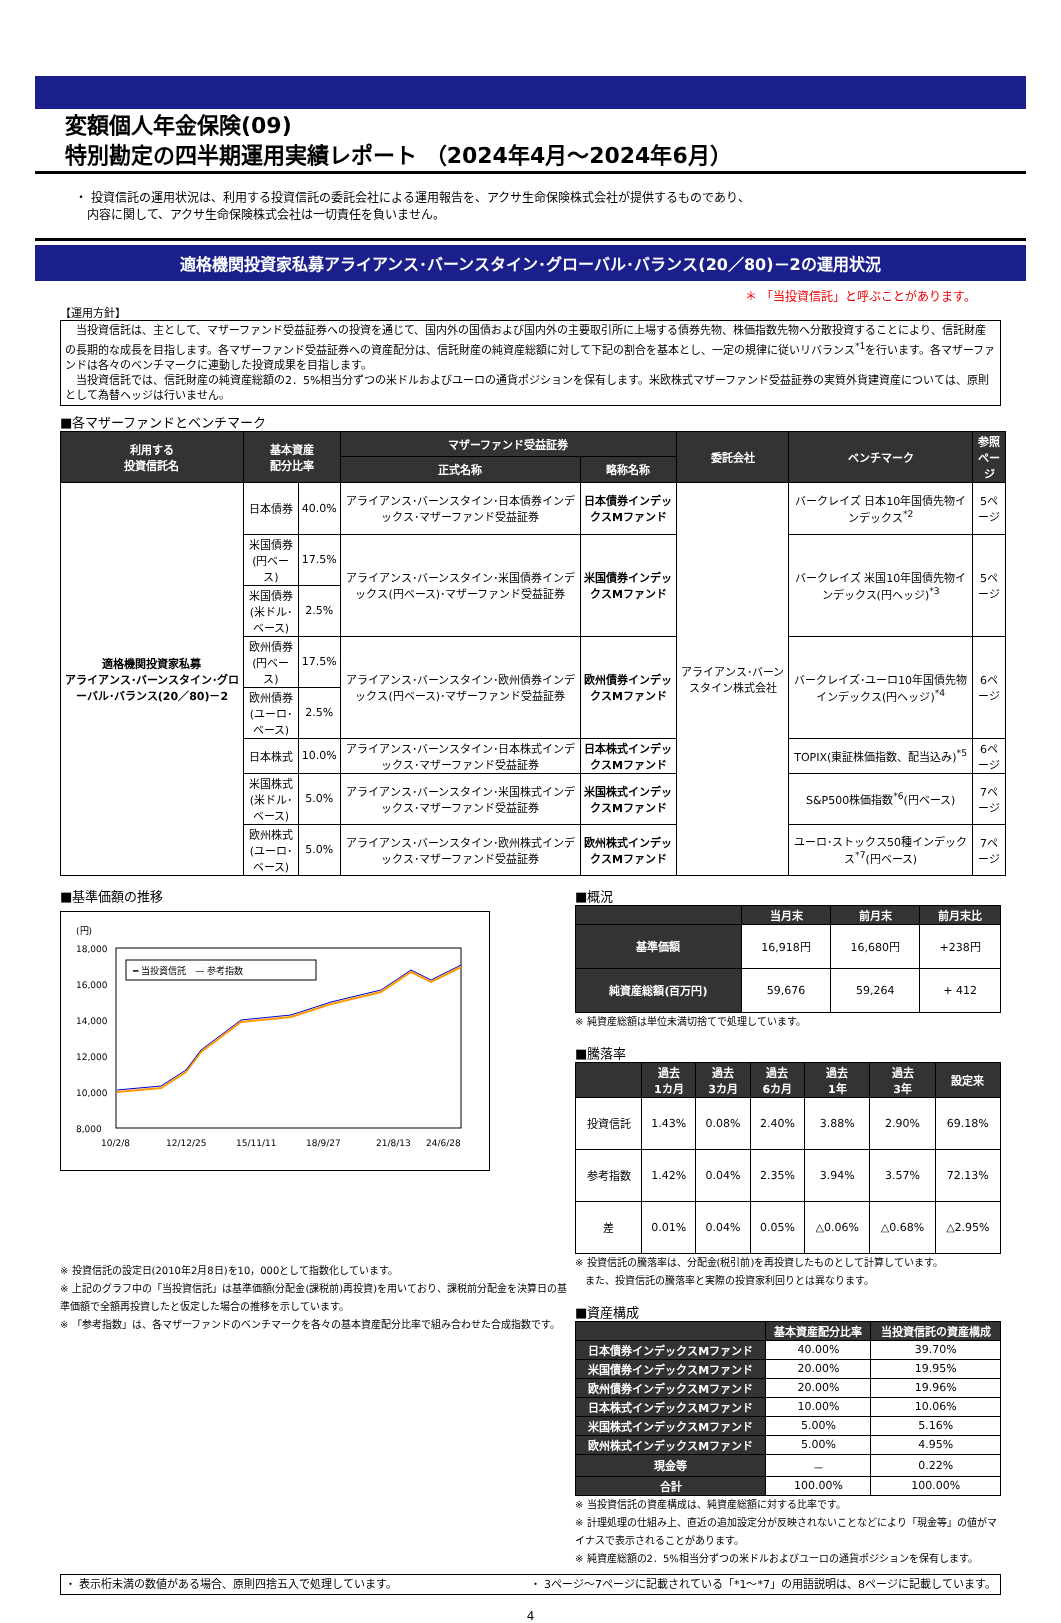変額個人年金保険(09)
特別勘定の四半期運用実績レポート （2024年4月～2024年6月）
・ 投資信託の運用状況は、利用する投資信託の委託会社による運用報告を、アクサ生命保険株式会社が提供するものであり、
　内容に関して、アクサ生命保険株式会社は一切責任を負いません。
適格機関投資家私募アライアンス･バーンスタイン･グローバル･バランス(20／80)－2の運用状況
＊ 「当投資信託」と呼ぶことがあります。
【運用方針】
　当投資信託は、主として、マザーファンド受益証券への投資を通じて、国内外の国債および国内外の主要取引所に上場する債券先物、株価指数先物へ分散投資することにより、信託財産の長期的な成長を目指します。各マザーファンド受益証券への資産配分は、信託財産の純資産総額に対して下記の割合を基本とし、一定の規律に従いリバランス<sup>*1</sup>を行います。各マザーファンドは各々のベンチマークに連動した投資成果を目指します。
　当投資信託では、信託財産の純資産総額の2．5%相当分ずつの米ドルおよびユーロの通貨ポジションを保有します。米欧株式マザーファンド受益証券の実質外貨建資産については、原則として為替ヘッジは行いません。
■各マザーファンドとベンチマーク
| 利用する 投資信託名 | 基本資産 配分比率 | | マザーファンド受益証券 | | 委託会社 | ベンチマーク | 参照 ページ |
| --- | --- | --- | --- | --- | --- | --- | --- |
| | | | 正式名称 | 略称名称 | | | |
| 適格機関投資家私募 アライアンス･バーンスタイン･グローバル･バランス(20／80)－2 | 日本債券 | 40.0% | アライアンス･バーンスタイン･日本債券インデックス･マザーファンド受益証券 | 日本債券インデックスMファンド | アライアンス･バーンスタイン株式会社 | バークレイズ 日本10年国債先物インデックス<sup>*2</sup> | 5ページ |
| | 米国債券 (円ベース) | 17.5% | アライアンス･バーンスタイン･米国債券インデックス(円ベース)･マザーファンド受益証券 | 米国債券インデックスMファンド | | バークレイズ 米国10年国債先物インデックス(円ヘッジ)<sup>*3</sup> | 5ページ |
| | 米国債券 (米ドル･ベース) | 2.5% | | | | | |
| | 欧州債券 (円ベース) | 17.5% | アライアンス･バーンスタイン･欧州債券インデックス(円ベース)･マザーファンド受益証券 | 欧州債券インデックスMファンド | | バークレイズ･ユーロ10年国債先物インデックス(円ヘッジ)<sup>*4</sup> | 6ページ |
| | 欧州債券 (ユーロ･ベース) | 2.5% | | | | | |
| | 日本株式 | 10.0% | アライアンス･バーンスタイン･日本株式インデックス･マザーファンド受益証券 | 日本株式インデックスMファンド | | TOPIX(東証株価指数、配当込み)<sup>*5</sup> | 6ページ |
| | 米国株式 (米ドル･ベース) | 5.0% | アライアンス･バーンスタイン･米国株式インデックス･マザーファンド受益証券 | 米国株式インデックスMファンド | | S&P500株価指数<sup>*6</sup>(円ベース) | 7ページ |
| | 欧州株式 (ユーロ･ベース) | 5.0% | アライアンス･バーンスタイン･欧州株式インデックス･マザーファンド受益証券 | 欧州株式インデックスMファンド | | ユーロ･ストックス50種インデックス<sup>*7</sup>(円ベース) | 7ページ |
■基準価額の推移
(円)
18,000
16,000
14,000
12,000
10,000
8,000
━ 当投資信託　— 参考指数
10/2/8
12/12/25
15/11/11
18/9/27
21/8/13
24/6/28
※ 投資信託の設定日(2010年2月8日)を10，000として指数化しています。
※ 上記のグラフ中の「当投資信託」は基準価額(分配金(課税前)再投資)を用いており、課税前分配金を決算日の基準価額で全額再投資したと仮定した場合の推移を示しています。
※ 「参考指数」は、各マザーファンドのベンチマークを各々の基本資産配分比率で組み合わせた合成指数です。
■概況
| | 当月末 | 前月末 | 前月末比 |
| --- | --- | --- | --- |
| 基準価額 | 16,918円 | 16,680円 | +238円 |
| 純資産総額(百万円) | 59,676 | 59,264 | + 412 |
※ 純資産総額は単位未満切捨てで処理しています。
■騰落率
| | 過去 1カ月 | 過去 3カ月 | 過去 6カ月 | 過去 1年 | 過去 3年 | 設定来 |
| --- | --- | --- | --- | --- | --- | --- |
| 投資信託 | 1.43% | 0.08% | 2.40% | 3.88% | 2.90% | 69.18% |
| 参考指数 | 1.42% | 0.04% | 2.35% | 3.94% | 3.57% | 72.13% |
| 差 | 0.01% | 0.04% | 0.05% | △0.06% | △0.68% | △2.95% |
※ 投資信託の騰落率は、分配金(税引前)を再投資したものとして計算しています。
　また、投資信託の騰落率と実際の投資家利回りとは異なります。
■資産構成
| | 基本資産配分比率 | 当投資信託の資産構成 |
| --- | --- | --- |
| 日本債券インデックスMファンド | 40.00% | 39.70% |
| 米国債券インデックスMファンド | 20.00% | 19.95% |
| 欧州債券インデックスMファンド | 20.00% | 19.96% |
| 日本株式インデックスMファンド | 10.00% | 10.06% |
| 米国株式インデックスMファンド | 5.00% | 5.16% |
| 欧州株式インデックスMファンド | 5.00% | 4.95% |
| 現金等 | － | 0.22% |
| 合計 | 100.00% | 100.00% |
※ 当投資信託の資産構成は、純資産総額に対する比率です。
※ 計理処理の仕組み上、直近の追加設定分が反映されないことなどにより「現金等」の値がマイナスで表示されることがあります。
※ 純資産総額の2．5%相当分ずつの米ドルおよびユーロの通貨ポジションを保有します。
・ 表示桁未満の数値がある場合、原則四捨五入で処理しています。 ・ 3ページ～7ページに記載されている「*1～*7」の用語説明は、8ページに記載しています。
4